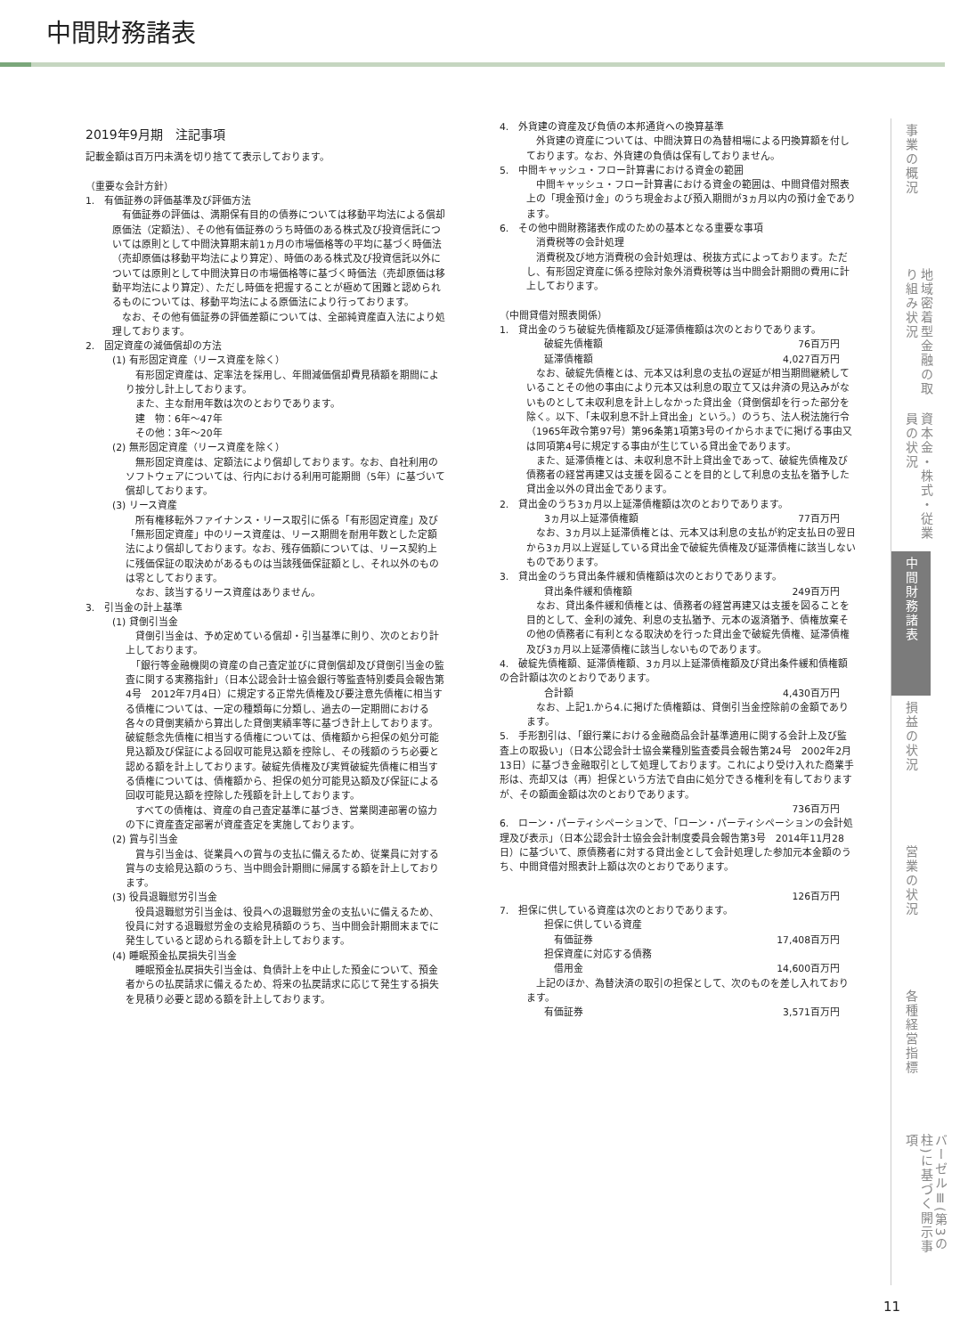中間財務諸表
2019年9月期　注記事項
記載金額は百万円未満を切り捨てて表示しております。
（重要な会計方針）
1.　有価証券の評価基準及び評価方法
　有価証券の評価は、満期保有目的の債券については移動平均法による償却原価法（定額法）、その他有価証券のうち時価のある株式及び投資信託については原則として中間決算期末前1ヵ月の市場価格等の平均に基づく時価法（売却原価は移動平均法により算定）、時価のある株式及び投資信託以外については原則として中間決算日の市場価格等に基づく時価法（売却原価は移動平均法により算定）、ただし時価を把握することが極めて困難と認められるものについては、移動平均法による原価法により行っております。
　なお、その他有価証券の評価差額については、全部純資産直入法により処理しております。
2.　固定資産の減価償却の方法
(1) 有形固定資産（リース資産を除く）
　有形固定資産は、定率法を採用し、年間減価償却費見積額を期間により按分し計上しております。
　また、主な耐用年数は次のとおりであります。
　建　物：6年〜47年
　その他：3年〜20年
(2) 無形固定資産（リース資産を除く）
　無形固定資産は、定額法により償却しております。なお、自社利用のソフトウェアについては、行内における利用可能期間（5年）に基づいて償却しております。
(3) リース資産
　所有権移転外ファイナンス・リース取引に係る「有形固定資産」及び「無形固定資産」中のリース資産は、リース期間を耐用年数とした定額法により償却しております。なお、残存価額については、リース契約上に残価保証の取決めがあるものは当該残価保証額とし、それ以外のものは零としております。
　なお、該当するリース資産はありません。
3.　引当金の計上基準
(1) 貸倒引当金
　貸倒引当金は、予め定めている償却・引当基準に則り、次のとおり計上しております。
　「銀行等金融機関の資産の自己査定並びに貸倒償却及び貸倒引当金の監査に関する実務指針」（日本公認会計士協会銀行等監査特別委員会報告第4号　2012年7月4日）に規定する正常先債権及び要注意先債権に相当する債権については、一定の種類毎に分類し、過去の一定期間における各々の貸倒実績から算出した貸倒実績率等に基づき計上しております。破綻懸念先債権に相当する債権については、債権額から担保の処分可能見込額及び保証による回収可能見込額を控除し、その残額のうち必要と認める額を計上しております。破綻先債権及び実質破綻先債権に相当する債権については、債権額から、担保の処分可能見込額及び保証による回収可能見込額を控除した残額を計上しております。
　すべての債権は、資産の自己査定基準に基づき、営業関連部署の協力の下に資産査定部署が資産査定を実施しております。
(2) 賞与引当金
　賞与引当金は、従業員への賞与の支払に備えるため、従業員に対する賞与の支給見込額のうち、当中間会計期間に帰属する額を計上しております。
(3) 役員退職慰労引当金
　役員退職慰労引当金は、役員への退職慰労金の支払いに備えるため、役員に対する退職慰労金の支給見積額のうち、当中間会計期間末までに発生していると認められる額を計上しております。
(4) 睡眠預金払戻損失引当金
　睡眠預金払戻損失引当金は、負債計上を中止した預金について、預金者からの払戻請求に備えるため、将来の払戻請求に応じて発生する損失を見積り必要と認める額を計上しております。
4.　外貨建の資産及び負債の本邦通貨への換算基準
　外貨建の資産については、中間決算日の為替相場による円換算額を付しております。なお、外貨建の負債は保有しておりません。
5.　中間キャッシュ・フロー計算書における資金の範囲
　中間キャッシュ・フロー計算書における資金の範囲は、中間貸借対照表上の「現金預け金」のうち現金および預入期間が3ヵ月以内の預け金であります。
6.　その他中間財務諸表作成のための基本となる重要な事項
　消費税等の会計処理
　消費税及び地方消費税の会計処理は、税抜方式によっております。ただし、有形固定資産に係る控除対象外消費税等は当中間会計期間の費用に計上しております。
（中間貸借対照表関係）
1.　貸出金のうち破綻先債権額及び延滞債権額は次のとおりであります。
破綻先債権額 76百万円
延滞債権額 4,027百万円
　なお、破綻先債権とは、元本又は利息の支払の遅延が相当期間継続していることその他の事由により元本又は利息の取立て又は弁済の見込みがないものとして未収利息を計上しなかった貸出金（貸倒償却を行った部分を除く。以下、「未収利息不計上貸出金」という。）のうち、法人税法施行令（1965年政令第97号）第96条第1項第3号のイからホまでに掲げる事由又は同項第4号に規定する事由が生じている貸出金であります。
　また、延滞債権とは、未収利息不計上貸出金であって、破綻先債権及び債務者の経営再建又は支援を図ることを目的として利息の支払を猶予した貸出金以外の貸出金であります。
2.　貸出金のうち3ヵ月以上延滞債権額は次のとおりであります。
3ヵ月以上延滞債権額 77百万円
　なお、3ヵ月以上延滞債権とは、元本又は利息の支払が約定支払日の翌日から3ヵ月以上遅延している貸出金で破綻先債権及び延滞債権に該当しないものであります。
3.　貸出金のうち貸出条件緩和債権額は次のとおりであります。
貸出条件緩和債権額 249百万円
　なお、貸出条件緩和債権とは、債務者の経営再建又は支援を図ることを目的として、金利の減免、利息の支払猶予、元本の返済猶予、債権放棄その他の債務者に有利となる取決めを行った貸出金で破綻先債権、延滞債権及び3ヵ月以上延滞債権に該当しないものであります。
4.　破綻先債権額、延滞債権額、3ヵ月以上延滞債権額及び貸出条件緩和債権額の合計額は次のとおりであります。
合計額 4,430百万円
　なお、上記1.から4.に掲げた債権額は、貸倒引当金控除前の金額であります。
5.　手形割引は、「銀行業における金融商品会計基準適用に関する会計上及び監査上の取扱い」（日本公認会計士協会業種別監査委員会報告第24号　2002年2月13日）に基づき金融取引として処理しております。これにより受け入れた商業手形は、売却又は（再）担保という方法で自由に処分できる権利を有しておりますが、その額面金額は次のとおりであります。
736百万円
6.　ローン・パーティシペーションで、「ローン・パーティシペーションの会計処理及び表示」（日本公認会計士協会会計制度委員会報告第3号　2014年11月28日）に基づいて、原債務者に対する貸出金として会計処理した参加元本金額のうち、中間貸借対照表計上額は次のとおりであります。
126百万円
7.　担保に供している資産は次のとおりであります。
担保に供している資産
　有価証券 17,408百万円
担保資産に対応する債務
　借用金 14,600百万円
　上記のほか、為替決済の取引の担保として、次のものを差し入れております。
有価証券 3,571百万円
事業の概況
地域密着型金融の取り組み状況
資本金・株式・従業員の状況
中間財務諸表
損益の状況
営業の状況
各種経営指標
バーゼルⅢ(第3の柱)に基づく開示事項
11